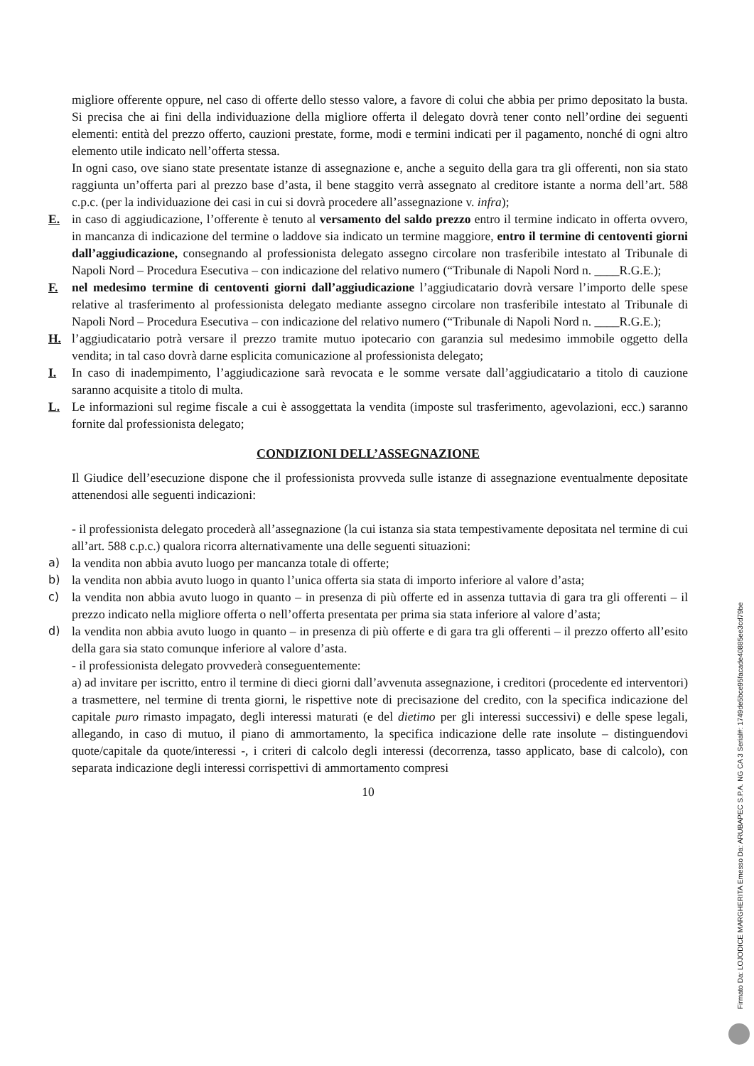migliore offerente oppure, nel caso di offerte dello stesso valore, a favore di colui che abbia per primo depositato la busta. Si precisa che ai fini della individuazione della migliore offerta il delegato dovrà tener conto nell’ordine dei seguenti elementi: entità del prezzo offerto, cauzioni prestate, forme, modi e termini indicati per il pagamento, nonché di ogni altro elemento utile indicato nell’offerta stessa.
In ogni caso, ove siano state presentate istanze di assegnazione e, anche a seguito della gara tra gli offerenti, non sia stato raggiunta un’offerta pari al prezzo base d’asta, il bene staggito verrà assegnato al creditore istante a norma dell’art. 588 c.p.c. (per la individuazione dei casi in cui si dovrà procedere all’assegnazione v. infra);
E. in caso di aggiudicazione, l’offerente è tenuto al versamento del saldo prezzo entro il termine indicato in offerta ovvero, in mancanza di indicazione del termine o laddove sia indicato un termine maggiore, entro il termine di centoventi giorni dall’aggiudicazione, consegnando al professionista delegato assegno circolare non trasferibile intestato al Tribunale di Napoli Nord – Procedura Esecutiva – con indicazione del relativo numero (“Tribunale di Napoli Nord n. ____R.G.E.);
F. nel medesimo termine di centoventi giorni dall’aggiudicazione l’aggiudicatario dovrà versare l’importo delle spese relative al trasferimento al professionista delegato mediante assegno circolare non trasferibile intestato al Tribunale di Napoli Nord – Procedura Esecutiva – con indicazione del relativo numero (“Tribunale di Napoli Nord n. ____R.G.E.);
H. l’aggiudicatario potrà versare il prezzo tramite mutuo ipotecario con garanzia sul medesimo immobile oggetto della vendita; in tal caso dovrà darne esplicita comunicazione al professionista delegato;
I. In caso di inadempimento, l’aggiudicazione sarà revocata e le somme versate dall’aggiudicatario a titolo di cauzione saranno acquisite a titolo di multa.
L. Le informazioni sul regime fiscale a cui è assoggettata la vendita (imposte sul trasferimento, agevolazioni, ecc.) saranno fornite dal professionista delegato;
CONDIZIONI DELL’ASSEGNAZIONE
Il Giudice dell’esecuzione dispone che il professionista provveda sulle istanze di assegnazione eventualmente depositate attenendosi alle seguenti indicazioni:
- il professionista delegato procederà all’assegnazione (la cui istanza sia stata tempestivamente depositata nel termine di cui all’art. 588 c.p.c.) qualora ricorra alternativamente una delle seguenti situazioni:
a) la vendita non abbia avuto luogo per mancanza totale di offerte;
b) la vendita non abbia avuto luogo in quanto l’unica offerta sia stata di importo inferiore al valore d’asta;
c) la vendita non abbia avuto luogo in quanto – in presenza di più offerte ed in assenza tuttavia di gara tra gli offerenti – il prezzo indicato nella migliore offerta o nell’offerta presentata per prima sia stata inferiore al valore d’asta;
d) la vendita non abbia avuto luogo in quanto – in presenza di più offerte e di gara tra gli offerenti – il prezzo offerto all’esito della gara sia stato comunque inferiore al valore d’asta.
- il professionista delegato provvederà conseguentemente:
a) ad invitare per iscritto, entro il termine di dieci giorni dall’avvenuta assegnazione, i creditori (procedente ed interventori) a trasmettere, nel termine di trenta giorni, le rispettive note di precisazione del credito, con la specifica indicazione del capitale puro rimasto impagato, degli interessi maturati (e del dietimo per gli interessi successivi) e delle spese legali, allegando, in caso di mutuo, il piano di ammortamento, la specifica indicazione delle rate insolute – distinguendovi quote/capitale da quote/interessi -, i criteri di calcolo degli interessi (decorrenza, tasso applicato, base di calcolo), con separata indicazione degli interessi corrispettivi di ammortamento compresi
10
Firmato Da: LOJODICE MARGHERITA Emesso Da: ARUBAPEC S.P.A. NG CA 3 Serial#: 1749de5bce95facade40885ee3cd79be